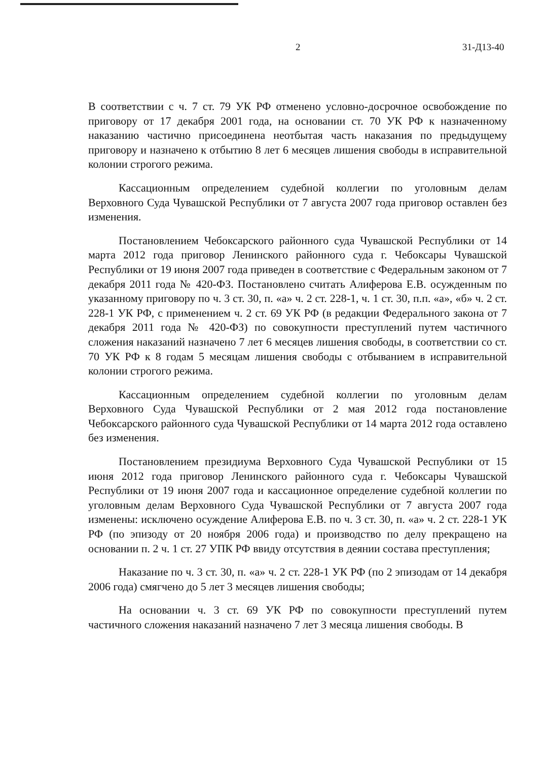2 31-Д13-40
В соответствии с ч. 7 ст. 79 УК РФ отменено условно-досрочное освобождение по приговору от 17 декабря 2001 года, на основании ст. 70 УК РФ к назначенному наказанию частично присоединена неотбытая часть наказания по предыдущему приговору и назначено к отбытию 8 лет 6 месяцев лишения свободы в исправительной колонии строгого режима.
Кассационным определением судебной коллегии по уголовным делам Верховного Суда Чувашской Республики от 7 августа 2007 года приговор оставлен без изменения.
Постановлением Чебоксарского районного суда Чувашской Республики от 14 марта 2012 года приговор Ленинского районного суда г. Чебоксары Чувашской Республики от 19 июня 2007 года приведен в соответствие с Федеральным законом от 7 декабря 2011 года № 420-ФЗ. Постановлено считать Алиферова Е.В. осужденным по указанному приговору по ч. 3 ст. 30, п. «а» ч. 2 ст. 228-1, ч. 1 ст. 30, п.п. «а», «б» ч. 2 ст. 228-1 УК РФ, с применением ч. 2 ст. 69 УК РФ (в редакции Федерального закона от 7 декабря 2011 года № 420-ФЗ) по совокупности преступлений путем частичного сложения наказаний назначено 7 лет 6 месяцев лишения свободы, в соответствии со ст. 70 УК РФ к 8 годам 5 месяцам лишения свободы с отбыванием в исправительной колонии строгого режима.
Кассационным определением судебной коллегии по уголовным делам Верховного Суда Чувашской Республики от 2 мая 2012 года постановление Чебоксарского районного суда Чувашской Республики от 14 марта 2012 года оставлено без изменения.
Постановлением президиума Верховного Суда Чувашской Республики от 15 июня 2012 года приговор Ленинского районного суда г. Чебоксары Чувашской Республики от 19 июня 2007 года и кассационное определение судебной коллегии по уголовным делам Верховного Суда Чувашской Республики от 7 августа 2007 года изменены: исключено осуждение Алиферова Е.В. по ч. 3 ст. 30, п. «а» ч. 2 ст. 228-1 УК РФ (по эпизоду от 20 ноября 2006 года) и производство по делу прекращено на основании п. 2 ч. 1 ст. 27 УПК РФ ввиду отсутствия в деянии состава преступления;
Наказание по ч. 3 ст. 30, п. «а» ч. 2 ст. 228-1 УК РФ (по 2 эпизодам от 14 декабря 2006 года) смягчено до 5 лет 3 месяцев лишения свободы;
На основании ч. 3 ст. 69 УК РФ по совокупности преступлений путем частичного сложения наказаний назначено 7 лет 3 месяца лишения свободы. В